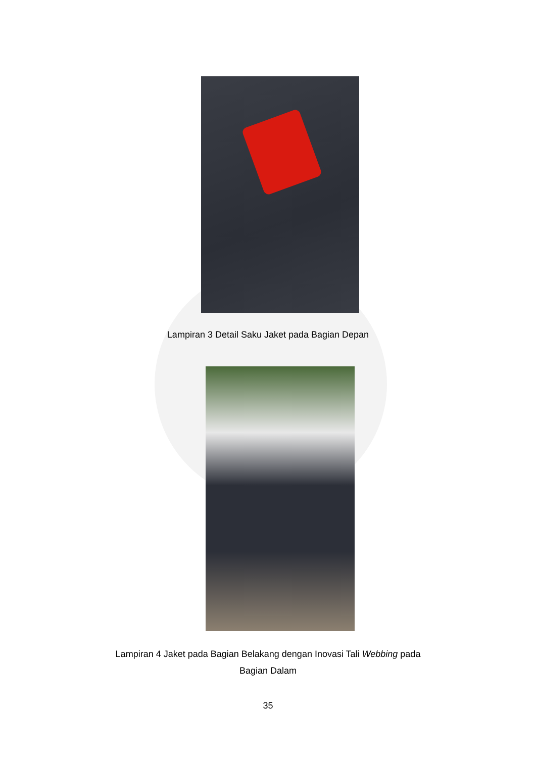Lampiran 3 Detail Saku Jaket pada Bagian Depan
Lampiran 4 Jaket pada Bagian Belakang dengan Inovasi Tali Webbing pada
Bagian Dalam
35